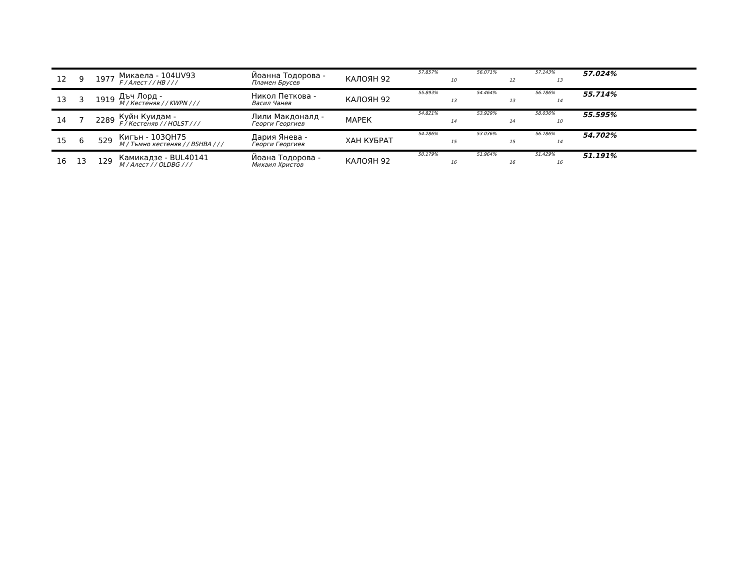| 12 | 9 | 1977 | Микаела - 104UV93 F / Алест / / HB / / / | Йоанна Тодорова - Пламен Брусев | КАЛОЯН 92 | 57.857% 10 | 56.071% 12 | 57.143% 13 | 57.024% |
| 13 | 3 | 1919 | Дъч Лорд - M / Кестеняв / / KWPN / / / | Никол Петкова - Васил Чанев | КАЛОЯН 92 | 55.893% 13 | 54.464% 13 | 56.786% 14 | 55.714% |
| 14 | 7 | 2289 | Куйн Куидам - F / Кестеняв / / HOLST / / / | Лили Макдоналд - Георги Георгиев | МАРЕК | 54.821% 14 | 53.929% 14 | 58.036% 10 | 55.595% |
| 15 | 6 | 529 | Кигън - 103QH75 M / Тъмно кестеняв / / BSHBA / / / | Дария Янева - Георги Георгиев | ХАН КУБРАТ | 54.286% 15 | 53.036% 15 | 56.786% 14 | 54.702% |
| 16 | 13 | 129 | Камикадзе - BUL40141 M / Алест / / OLDBG / / / | Йоана Тодорова - Михаил Христов | КАЛОЯН 92 | 50.179% 16 | 51.964% 16 | 51.429% 16 | 51.191% |